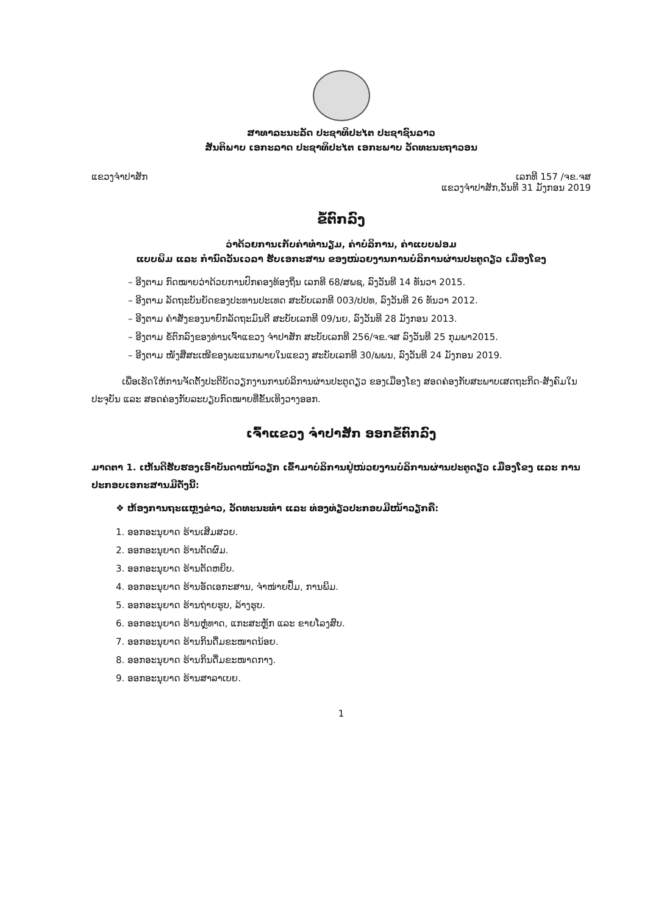ສາທາລະນະລັດ ປະຊາທິປະໄຕ ປະຊາຊົນລາວ
ສັນຕິພາບ ເອກະລາດ ປະຊາທິປະໄຕ ເອກະພາບ ວັດທະນະຖາວອນ
ແຂວງຈຳປາສັກ ເລກທີ 157 /ຈຂ.ຈສ
ແຂວງຈຳປາສັກ,ວັນທີ 31 ມັງກອນ 2019
ຂໍ້ຕົກລົງ
ວ່າດ້ວຍການເກັບຄ່າທຳນຽມ, ຄ່າບໍລິການ, ຄ່າແບບຟອມ
ແບບພິມ ແລະ ກຳນົດວັນເວລາ ຮັບເອກະສານ ຂອງໜ່ວຍງານການບໍລິການຜ່ານປະຕູດຽວ ເມືອງໂຂງ
– ອີງຕາມ ກົດໝາຍວ່າດ້ວຍການປົກຄອງທ້ອງຖິ່ນ ເລກທີ 68/ສພຊ, ລົງວັນທີ 14 ທັນວາ 2015.
– ອີງຕາມ ລັດຖະບັນຍັດຂອງປະທານປະເທດ ສະບັບເລກທີ 003/ປປທ, ລົງວັນທີ 26 ທັນວາ 2012.
– ອີງຕາມ ຄຳສັ່ງຂອງນາຍົກລັດຖະມົນຕີ ສະບັບເລກທີ 09/ນຍ, ລົງວັນທີ 28 ມັງກອນ 2013.
– ອີງຕາມ ຂໍ້ຕົກລົງຂອງທ່ານເຈົ້າແຂວງ ຈຳປາສັກ ສະບັບເລກທີ 256/ຈຂ.ຈສ ລົງວັນທີ 25 ກຸມພາ2015.
– ອີງຕາມ ໜັງສືສະເໜີຂອງພະແນກພາຍໃນແຂວງ ສະບັບເລກທີ 30/ພພນ, ລົງວັນທີ 24 ມັງກອນ 2019.
ເພື່ອເຮັດໃຫ້ການຈັດຕັ້ງປະຕິບັດວຽກງານການບໍລິການຜ່ານປະຕູດຽວ ຂອງເມືອງໂຂງ ສອດຄ່ອງກັບສະພາບເສດຖະກິດ-ສັງຄົມໃນປະຈຸບັນ ແລະ ສອດຄ່ອງກັບລະບຽບກົດໝາຍທີ່ຂັ້ນເທິງວາງອອກ.
ເຈົ້າແຂວງ ຈຳປາສັກ ອອກຂໍ້ຕົກລົງ
ມາດຕາ 1. ເຫັນດີຮັບຮອງເອົາບັນດາໜ້າວຽກ ເຂົ້າມາບໍລິການຢູ່ໜ່ວຍງານບໍລິການຜ່ານປະຕູດຽວ ເມືອງໂຂງ ແລະ ການປະກອບເອກະສານມີດັ່ງນີ້:
❖ ຫ້ອງການຖະແຫຼງຂ່າວ, ວັດທະນະທຳ ແລະ ທ່ອງທ່ຽວປະກອບມີໜ້າວຽກຄື:
1. ອອກອະນຸຍາດ ຮ້ານເສີມສວຍ.
2. ອອກອະນຸຍາດ ຮ້ານຕັດຜົມ.
3. ອອກອະນຸຍາດ ຮ້ານຕັດຫຍິບ.
4. ອອກອະນຸຍາດ ຮ້ານອັດເອກະສານ, ຈຳໜ່າຍປຶ້ມ, ການພິມ.
5. ອອກອະນຸຍາດ ຮ້ານຖ່າຍຮູບ, ລ້າງຮູບ.
6. ອອກອະນຸຍາດ ຮ້ານຫຼໍ່ທາດ, ແກະສະຫຼັກ ແລະ ຂາຍໂລງສົບ.
7. ອອກອະນຸຍາດ ຮ້ານກິນດື່ມຂະໜາດນ້ອຍ.
8. ອອກອະນຸຍາດ ຮ້ານກິນດື່ມຂະໜາດກາງ.
9. ອອກອະນຸຍາດ ຮ້ານສາລາເບຍ.
1